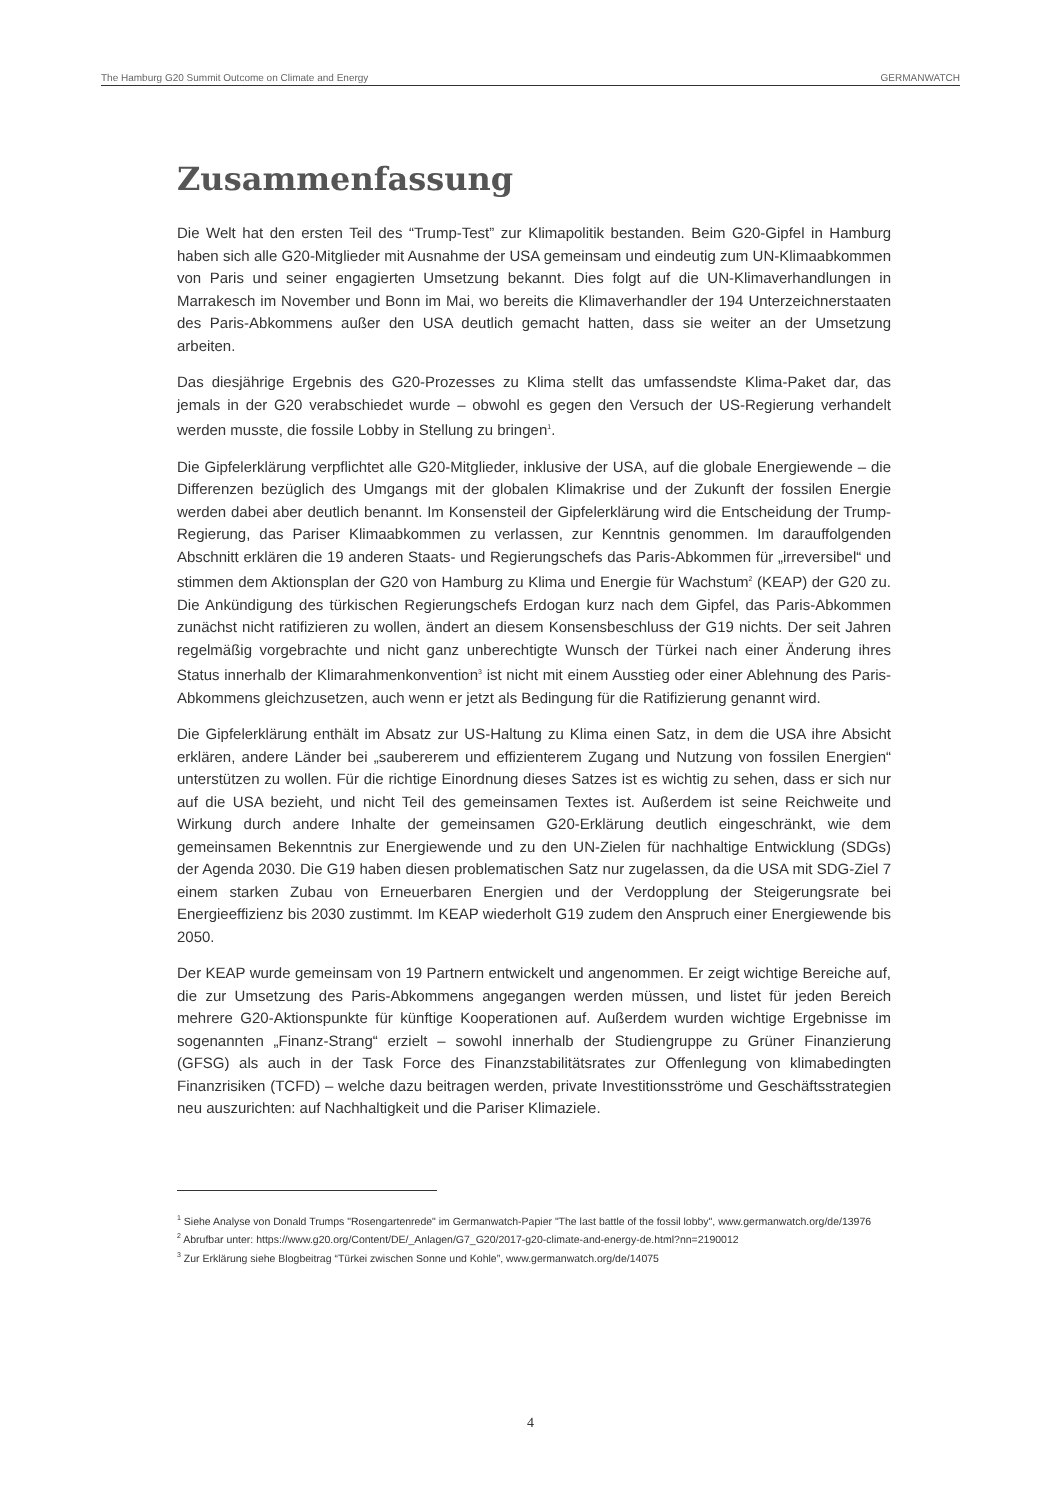The Hamburg G20 Summit Outcome on Climate and Energy GERMANWATCH
Zusammenfassung
Die Welt hat den ersten Teil des “Trump-Test” zur Klimapolitik bestanden. Beim G20-Gipfel in Hamburg haben sich alle G20-Mitglieder mit Ausnahme der USA gemeinsam und eindeutig zum UN-Klimaabkommen von Paris und seiner engagierten Umsetzung bekannt. Dies folgt auf die UN-Klimaverhandlungen in Marrakesch im November und Bonn im Mai, wo bereits die Klimaverhandler der 194 Unterzeichnerstaaten des Paris-Abkommens außer den USA deutlich gemacht hatten, dass sie weiter an der Umsetzung arbeiten.
Das diesjährige Ergebnis des G20-Prozesses zu Klima stellt das umfassendste Klima-Paket dar, das jemals in der G20 verabschiedet wurde – obwohl es gegen den Versuch der US-Regierung verhandelt werden musste, die fossile Lobby in Stellung zu bringen<sup>1</sup>.
Die Gipfelerklärung verpflichtet alle G20-Mitglieder, inklusive der USA, auf die globale Energiewende – die Differenzen bezüglich des Umgangs mit der globalen Klimakrise und der Zukunft der fossilen Energie werden dabei aber deutlich benannt. Im Konsensteil der Gipfelerklärung wird die Entscheidung der Trump-Regierung, das Pariser Klimaabkommen zu verlassen, zur Kenntnis genommen. Im darauffolgenden Abschnitt erklären die 19 anderen Staats- und Regierungschefs das Paris-Abkommen für „irreversibel“ und stimmen dem Aktionsplan der G20 von Hamburg zu Klima und Energie für Wachstum<sup>2</sup> (KEAP) der G20 zu. Die Ankündigung des türkischen Regierungschefs Erdogan kurz nach dem Gipfel, das Paris-Abkommen zunächst nicht ratifizieren zu wollen, ändert an diesem Konsensbeschluss der G19 nichts. Der seit Jahren regelmäßig vorgebrachte und nicht ganz unberechtigte Wunsch der Türkei nach einer Änderung ihres Status innerhalb der Klimarahmenkonvention<sup>3</sup> ist nicht mit einem Ausstieg oder einer Ablehnung des Paris-Abkommens gleichzusetzen, auch wenn er jetzt als Bedingung für die Ratifizierung genannt wird.
Die Gipfelerklärung enthält im Absatz zur US-Haltung zu Klima einen Satz, in dem die USA ihre Absicht erklären, andere Länder bei „saubererem und effizienterem Zugang und Nutzung von fossilen Energien“ unterstützen zu wollen. Für die richtige Einordnung dieses Satzes ist es wichtig zu sehen, dass er sich nur auf die USA bezieht, und nicht Teil des gemeinsamen Textes ist. Außerdem ist seine Reichweite und Wirkung durch andere Inhalte der gemeinsamen G20-Erklärung deutlich eingeschränkt, wie dem gemeinsamen Bekenntnis zur Energiewende und zu den UN-Zielen für nachhaltige Entwicklung (SDGs) der Agenda 2030. Die G19 haben diesen problematischen Satz nur zugelassen, da die USA mit SDG-Ziel 7 einem starken Zubau von Erneuerbaren Energien und der Verdopplung der Steigerungsrate bei Energieeffizienz bis 2030 zustimmt. Im KEAP wiederholt G19 zudem den Anspruch einer Energiewende bis 2050.
Der KEAP wurde gemeinsam von 19 Partnern entwickelt und angenommen. Er zeigt wichtige Bereiche auf, die zur Umsetzung des Paris-Abkommens angegangen werden müssen, und listet für jeden Bereich mehrere G20-Aktionspunkte für künftige Kooperationen auf. Außerdem wurden wichtige Ergebnisse im sogenannten „Finanz-Strang“ erzielt – sowohl innerhalb der Studiengruppe zu Grüner Finanzierung (GFSG) als auch in der Task Force des Finanzstabilitätsrates zur Offenlegung von klimabedingten Finanzrisiken (TCFD) – welche dazu beitragen werden, private Investitionsströme und Geschäftsstrategien neu auszurichten: auf Nachhaltigkeit und die Pariser Klimaziele.
<sup>1</sup> Siehe Analyse von Donald Trumps "Rosengartenrede" im Germanwatch-Papier "The last battle of the fossil lobby", www.germanwatch.org/de/13976
<sup>2</sup> Abrufbar unter: https://www.g20.org/Content/DE/_Anlagen/G7_G20/2017-g20-climate-and-energy-de.html?nn=2190012
<sup>3</sup> Zur Erklärung siehe Blogbeitrag “Türkei zwischen Sonne und Kohle”, www.germanwatch.org/de/14075
4